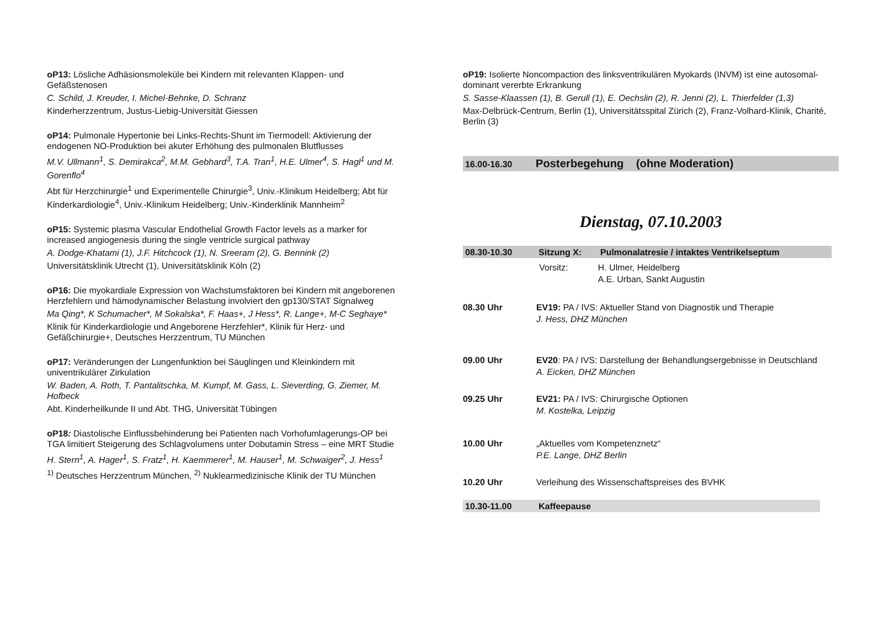oP13: Lösliche Adhäsionsmoleküle bei Kindern mit relevanten Klappen- und Gefäßstenosen
C. Schild, J. Kreuder, I. Michel-Behnke, D. Schranz
Kinderherzzentrum, Justus-Liebig-Universität Giessen
oP14: Pulmonale Hypertonie bei Links-Rechts-Shunt im Tiermodell: Aktivierung der endogenen NO-Produktion bei akuter Erhöhung des pulmonalen Blutflusses
M.V. Ullmann<sup>1</sup>, S. Demirakca<sup>2</sup>, M.M. Gebhard<sup>3</sup>, T.A. Tran<sup>1</sup>, H.E. Ulmer<sup>4</sup>, S. Hagl<sup>1</sup> und M. Gorenflo<sup>4</sup>
Abt für Herzchirurgie<sup>1</sup> und Experimentelle Chirurgie<sup>3</sup>, Univ.-Klinikum Heidelberg; Abt für Kinderkardiologie<sup>4</sup>, Univ.-Klinikum Heidelberg; Univ.-Kinderklinik Mannheim<sup>2</sup>
oP15: Systemic plasma Vascular Endothelial Growth Factor levels as a marker for increased angiogenesis during the single ventricle surgical pathway
A. Dodge-Khatami (1), J.F. Hitchcock (1), N. Sreeram (2), G. Bennink (2)
Universitätsklinik Utrecht (1), Universitätsklinik Köln (2)
oP16: Die myokardiale Expression von Wachstumsfaktoren bei Kindern mit angeborenen Herzfehlern und hämodynamischer Belastung involviert den gp130/STAT Signalweg
Ma Qing*, K Schumacher*, M Sokalska*, F. Haas+, J Hess*, R. Lange+, M-C Seghaye*
Klinik für Kinderkardiologie und Angeborene Herzfehler*, Klinik für Herz- und Gefäßchirurgie+, Deutsches Herzzentrum, TU München
oP17: Veränderungen der Lungenfunktion bei Säuglingen und Kleinkindern mit univentrikulärer Zirkulation
W. Baden, A. Roth, T. Pantalitschka, M. Kumpf, M. Gass, L. Sieverding, G. Ziemer, M. Hofbeck
Abt. Kinderheilkunde II und Abt. THG, Universität Tübingen
oP18: Diastolische Einflussbehinderung bei Patienten nach Vorhofumlagerungs-OP bei TGA limitiert Steigerung des Schlagvolumens unter Dobutamin Stress – eine MRT Studie
H. Stern<sup>1</sup>, A. Hager<sup>1</sup>, S. Fratz<sup>1</sup>, H. Kaemmerer<sup>1</sup>, M. Hauser<sup>1</sup>, M. Schwaiger<sup>2</sup>, J. Hess<sup>1</sup>
<sup>1)</sup> Deutsches Herzzentrum München, <sup>2)</sup> Nuklearmedizinische Klinik der TU München
oP19: Isolierte Noncompaction des linksventrikulären Myokards (INVM) ist eine autosomal-dominant vererbte Erkrankung
S. Sasse-Klaassen (1), B. Gerull (1), E. Oechslin (2), R. Jenni (2), L. Thierfelder (1,3)
Max-Delbrück-Centrum, Berlin (1), Universitätsspital Zürich (2), Franz-Volhard-Klinik, Charité, Berlin (3)
16.00-16.30 Posterbegehung (ohne Moderation)
Dienstag, 07.10.2003
08.30-10.30 Sitzung X: Pulmonalatresie / intaktes Ventrikelseptum
Vorsitz: H. Ulmer, Heidelberg
A.E. Urban, Sankt Augustin
08.30 Uhr EV19: PA / IVS: Aktueller Stand von Diagnostik und Therapie
J. Hess, DHZ München
09.00 Uhr EV20: PA / IVS: Darstellung der Behandlungsergebnisse in Deutschland
A. Eicken, DHZ München
09.25 Uhr EV21: PA / IVS: Chirurgische Optionen
M. Kostelka, Leipzig
10.00 Uhr „Aktuelles vom Kompetenznetz“
P.E. Lange, DHZ Berlin
10.20 Uhr Verleihung des Wissenschaftspreises des BVHK
10.30-11.00 Kaffeepause